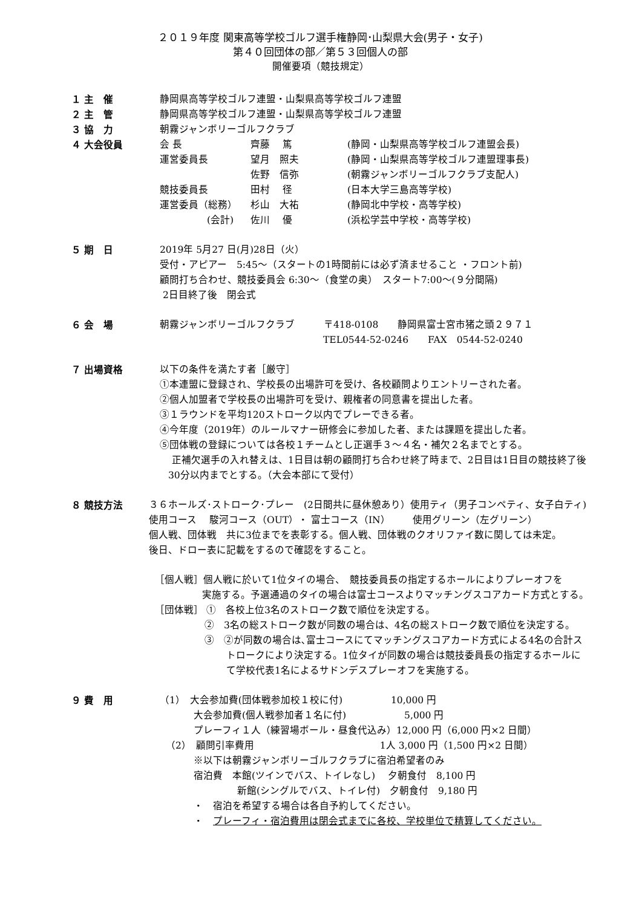２０１９年度 関東高等学校ゴルフ選手権静岡･山梨県大会(男子・女子)
第４０回団体の部／第５３回個人の部
開催要項（競技規定）
１ 主　催 静岡県高等学校ゴルフ連盟・山梨県高等学校ゴルフ連盟
２ 主　管 静岡県高等学校ゴルフ連盟・山梨県高等学校ゴルフ連盟
３ 協　力 朝霧ジャンボリーゴルフクラブ
４ 大会役員
| 会 長 | 齊藤 篤 | (静岡・山梨県高等学校ゴルフ連盟会長) |
| 運営委員長 | 望月 照夫 | (静岡・山梨県高等学校ゴルフ連盟理事長) |
| | 佐野 信弥 | (朝霧ジャンボリーゴルフクラブ支配人) |
| 競技委員長 | 田村 径 | (日本大学三島高等学校) |
| 運営委員（総務） | 杉山 大祐 | (静岡北中学校・高等学校) |
| (会計) | 佐川 優 | (浜松学芸中学校・高等学校) |
５ 期　日 2019年 5月27 日(月)28日（火）
受付・アピアー　5:45～（スタートの1時間前には必ず済ませること ・フロント前)
顧問打ち合わせ、競技委員会 6:30～（食堂の奥）　スタート7:00～(９分間隔)
2日目終了後　閉会式
６ 会　場 朝霧ジャンボリーゴルフクラブ　　　〒418-0108　　静岡県富士宮市猪之頭２９７１
TEL0544-52-0246　　FAX　0544-52-0240
７ 出場資格 以下の条件を満たす者［厳守］
①本連盟に登録され、学校長の出場許可を受け、各校顧問よりエントリーされた者。
②個人加盟者で学校長の出場許可を受け、親権者の同意書を提出した者。
③１ラウンドを平均120ストローク以内でプレーできる者。
④今年度（2019年）のルールマナー研修会に参加した者、または課題を提出した者。
⑤団体戦の登録については各校１チームとし正選手３～４名・補欠２名までとする。
正補欠選手の入れ替えは、1日目は朝の顧問打ち合わせ終了時まで、2日目は1日目の競技終了後
30分以内までとする。（大会本部にて受付）
８ 競技方法 ３６ホールズ･ストローク･プレー　(2日間共に昼休憩あり）使用ティ（男子コンペティ、女子白ティ)
使用コース　 駿河コース（OUT）・ 富士コース（IN）　　 使用グリーン（左グリーン）
個人戦、団体戦　共に3位までを表彰する。個人戦、団体戦のクオリファイ数に関しては未定。
後日、ドロー表に記載をするので確認をすること。
［個人戦］個人戦に於いて1位タイの場合、　競技委員長の指定するホールによりプレーオフを
実施する。予選通過のタイの場合は富士コースよりマッチングスコアカード方式とする。
［団体戦］ ①　各校上位3名のストローク数で順位を決定する。
②　3名の総ストローク数が同数の場合は、4名の総ストローク数で順位を決定する。
③　②が同数の場合は､富士コースにてマッチングスコアカード方式による4名の合計ス
トロークにより決定する。1位タイが同数の場合は競技委員長の指定するホールに
て学校代表1名によるサドンデスプレーオフを実施する。
９ 費　用 （1）　大会参加費(団体戦参加校１校に付)　　　　　10,000 円
大会参加費(個人戦参加者１名に付)　　　　　　5,000 円
プレーフィ１人（練習場ボール・昼食代込み）12,000 円（6,000 円×2 日間）
（2）　顧問引率費用　　　　　　　　　　　　　1人 3,000 円（1,500 円×2 日間）
※以下は朝霧ジャンボリーゴルフクラブに宿泊希望者のみ
宿泊費　本館(ツインでバス、トイレなし)　 夕朝食付　8,100 円
新館(シングルでバス、トイレ付)　夕朝食付　9,180 円
・　宿泊を希望する場合は各自予約してください。
・　プレーフィ・宿泊費用は閉会式までに各校、学校単位で精算してください。